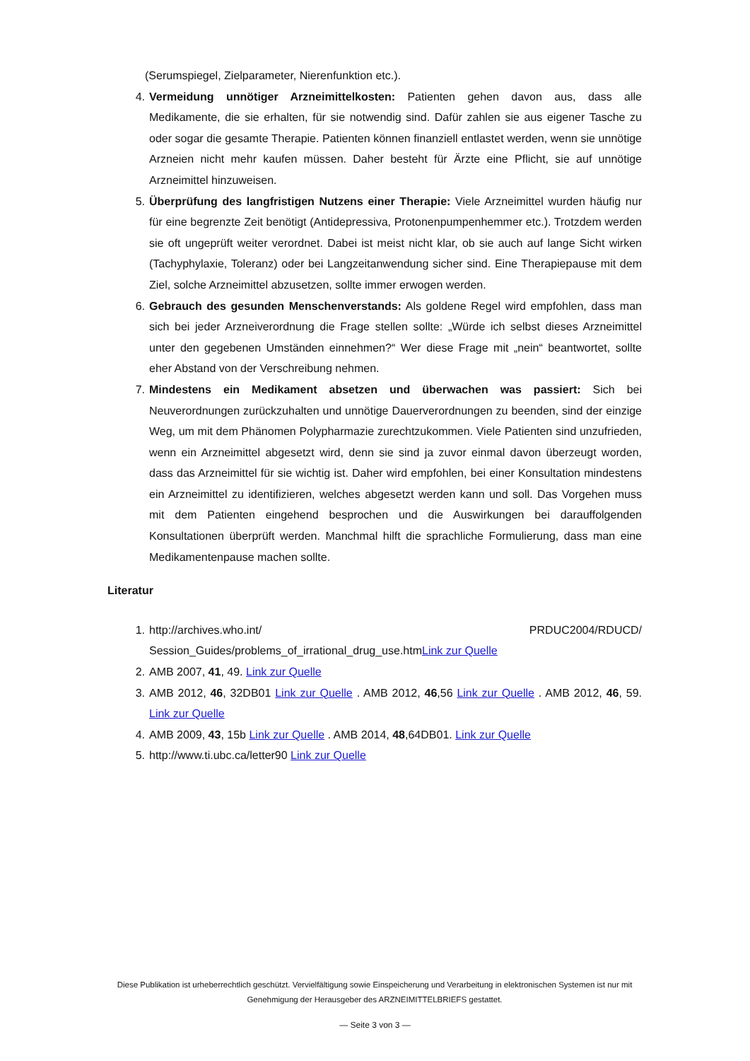(Serumspiegel, Zielparameter, Nierenfunktion etc.).
4. Vermeidung unnötiger Arzneimittelkosten: Patienten gehen davon aus, dass alle Medikamente, die sie erhalten, für sie notwendig sind. Dafür zahlen sie aus eigener Tasche zu oder sogar die gesamte Therapie. Patienten können finanziell entlastet werden, wenn sie unnötige Arzneien nicht mehr kaufen müssen. Daher besteht für Ärzte eine Pflicht, sie auf unnötige Arzneimittel hinzuweisen.
5. Überprüfung des langfristigen Nutzens einer Therapie: Viele Arzneimittel wurden häufig nur für eine begrenzte Zeit benötigt (Antidepressiva, Protonenpumpenhemmer etc.). Trotzdem werden sie oft ungeprüft weiter verordnet. Dabei ist meist nicht klar, ob sie auch auf lange Sicht wirken (Tachyphylaxie, Toleranz) oder bei Langzeitanwendung sicher sind. Eine Therapiepause mit dem Ziel, solche Arzneimittel abzusetzen, sollte immer erwogen werden.
6. Gebrauch des gesunden Menschenverstands: Als goldene Regel wird empfohlen, dass man sich bei jeder Arzneiverordnung die Frage stellen sollte: „Würde ich selbst dieses Arzneimittel unter den gegebenen Umständen einnehmen?“ Wer diese Frage mit „nein“ beantwortet, sollte eher Abstand von der Verschreibung nehmen.
7. Mindestens ein Medikament absetzen und überwachen was passiert: Sich bei Neuverordnungen zurückzuhalten und unnötige Dauerverordnungen zu beenden, sind der einzige Weg, um mit dem Phänomen Polypharmazie zurechtzukommen. Viele Patienten sind unzufrieden, wenn ein Arzneimittel abgesetzt wird, denn sie sind ja zuvor einmal davon überzeugt worden, dass das Arzneimittel für sie wichtig ist. Daher wird empfohlen, bei einer Konsultation mindestens ein Arzneimittel zu identifizieren, welches abgesetzt werden kann und soll. Das Vorgehen muss mit dem Patienten eingehend besprochen und die Auswirkungen bei darauffolgenden Konsultationen überprüft werden. Manchmal hilft die sprachliche Formulierung, dass man eine Medikamentenpause machen sollte.
Literatur
1. http://archives.who.int/ PRDUC2004/RDUCD/ Session_Guides/problems_of_irrational_drug_use.htmLink zur Quelle
2. AMB 2007, 41, 49. Link zur Quelle
3. AMB 2012, 46, 32DB01 Link zur Quelle . AMB 2012, 46,56 Link zur Quelle . AMB 2012, 46, 59. Link zur Quelle
4. AMB 2009, 43, 15b Link zur Quelle . AMB 2014, 48,64DB01. Link zur Quelle
5. http://www.ti.ubc.ca/letter90 Link zur Quelle
Diese Publikation ist urheberrechtlich geschützt. Vervielfältigung sowie Einspeicherung und Verarbeitung in elektronischen Systemen ist nur mit Genehmigung der Herausgeber des ARZNEIMITTELBRIEFS gestattet.
— Seite 3 von 3 —